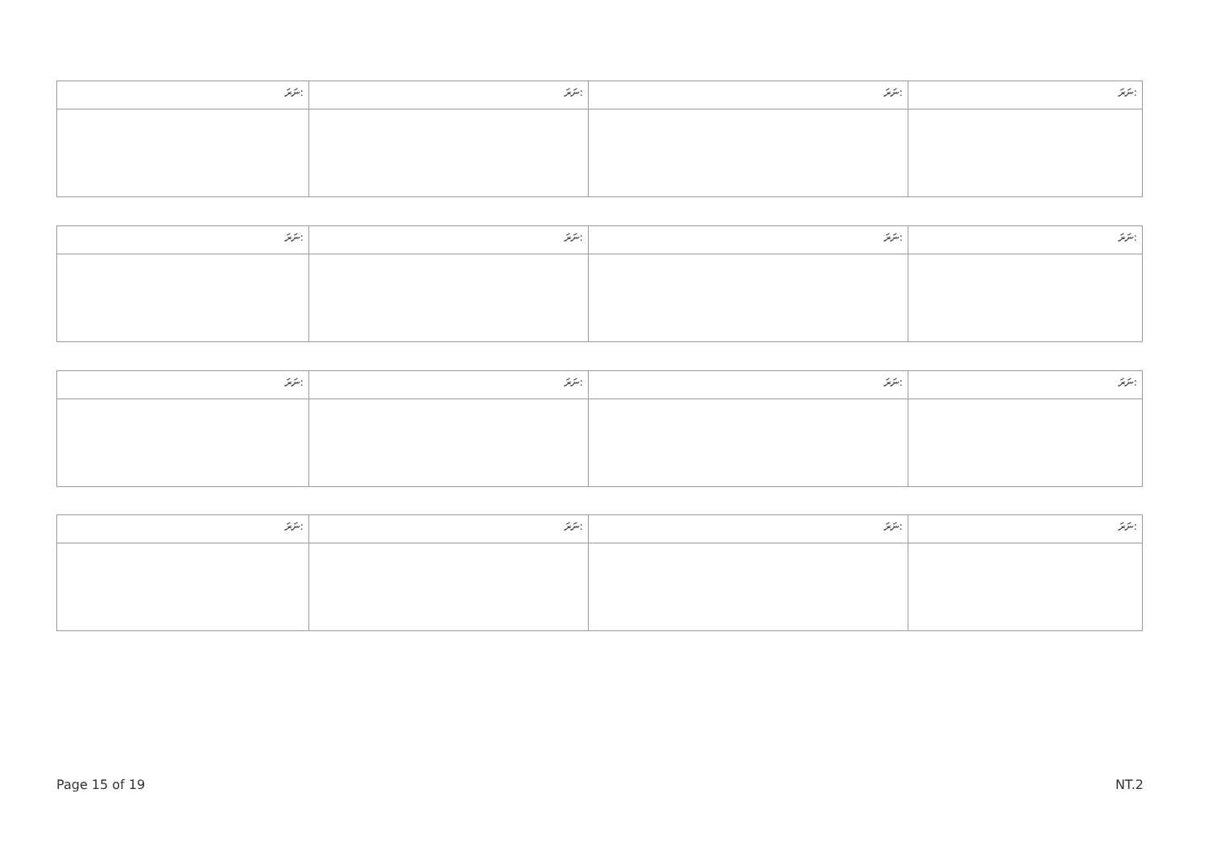| ނަރަ: | ނަރަ: | ނަރަ: | ނަރަ: |
| --- | --- | --- | --- |
| ނަރަ: | ނަރަ: | ނަރަ: | ނަރަ: |
| --- | --- | --- | --- |
| ނަރަ: | ނަރަ: | ނަރަ: | ނަރަ: |
| --- | --- | --- | --- |
| ނަރަ: | ނަރަ: | ނަރަ: | ނަރަ: |
| --- | --- | --- | --- |
Page 15 of 19 NT.2